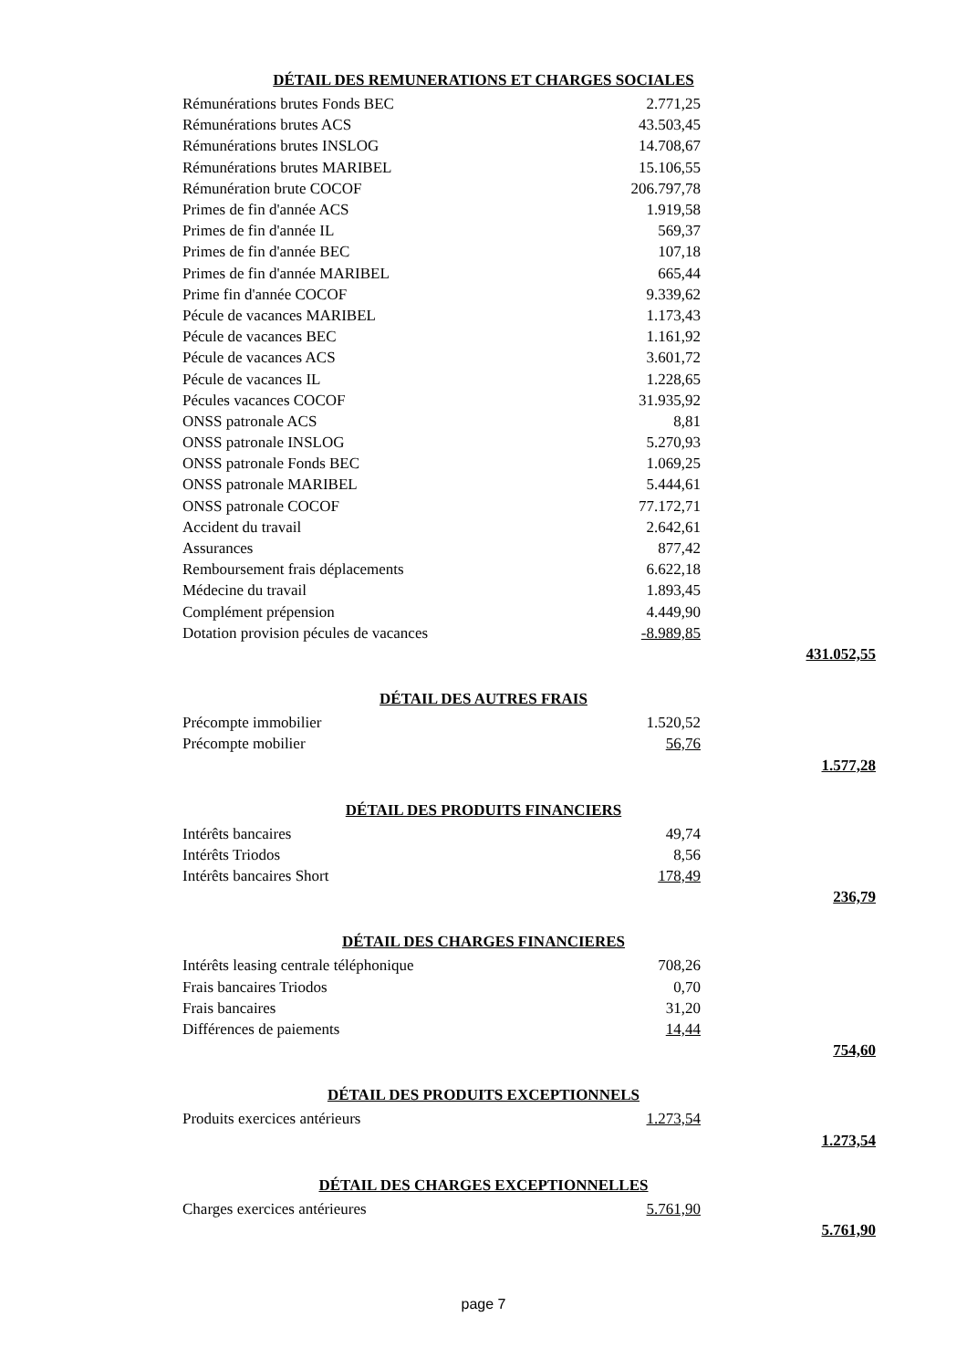DÉTAIL DES REMUNERATIONS ET CHARGES SOCIALES
| Rémunérations brutes Fonds BEC | 2.771,25 | |
| Rémunérations brutes ACS | 43.503,45 | |
| Rémunérations brutes INSLOG | 14.708,67 | |
| Rémunérations brutes MARIBEL | 15.106,55 | |
| Rémunération brute COCOF | 206.797,78 | |
| Primes de fin d'année ACS | 1.919,58 | |
| Primes de fin d'année IL | 569,37 | |
| Primes de fin d'année BEC | 107,18 | |
| Primes de fin d'année MARIBEL | 665,44 | |
| Prime fin d'année COCOF | 9.339,62 | |
| Pécule de vacances MARIBEL | 1.173,43 | |
| Pécule de vacances BEC | 1.161,92 | |
| Pécule de vacances ACS | 3.601,72 | |
| Pécule de vacances IL | 1.228,65 | |
| Pécules vacances COCOF | 31.935,92 | |
| ONSS patronale ACS | 8,81 | |
| ONSS patronale INSLOG | 5.270,93 | |
| ONSS patronale Fonds BEC | 1.069,25 | |
| ONSS patronale MARIBEL | 5.444,61 | |
| ONSS patronale COCOF | 77.172,71 | |
| Accident du travail | 2.642,61 | |
| Assurances | 877,42 | |
| Remboursement frais déplacements | 6.622,18 | |
| Médecine du travail | 1.893,45 | |
| Complément prépension | 4.449,90 | |
| Dotation provision pécules de vacances | -8.989,85 | |
| | | 431.052,55 |
DÉTAIL DES AUTRES FRAIS
| Précompte immobilier | 1.520,52 | |
| Précompte mobilier | 56,76 | |
| | | 1.577,28 |
DÉTAIL DES PRODUITS FINANCIERS
| Intérêts bancaires | 49,74 | |
| Intérêts Triodos | 8,56 | |
| Intérêts bancaires Short | 178,49 | |
| | | 236,79 |
DÉTAIL DES CHARGES FINANCIERES
| Intérêts leasing centrale téléphonique | 708,26 | |
| Frais bancaires Triodos | 0,70 | |
| Frais bancaires | 31,20 | |
| Différences de paiements | 14,44 | |
| | | 754,60 |
DÉTAIL DES PRODUITS EXCEPTIONNELS
| Produits exercices antérieurs | 1.273,54 | |
| | | 1.273,54 |
DÉTAIL DES CHARGES EXCEPTIONNELLES
| Charges exercices antérieures | 5.761,90 | |
| | | 5.761,90 |
page 7